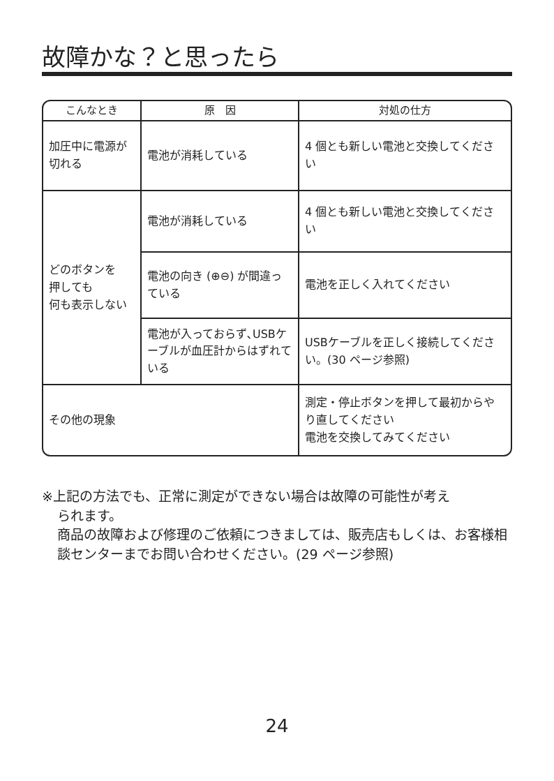故障かな？と思ったら
| こんなとき | 原 因 | 対処の仕方 |
| --- | --- | --- |
| 加圧中に電源が切れる | 電池が消耗している | 4 個とも新しい電池と交換してください |
| どのボタンを 押しても 何も表示しない | 電池が消耗している | 4 個とも新しい電池と交換してください |
| | 電池の向き (⊕⊖) が間違っている | 電池を正しく入れてください |
| | 電池が入っておらず､USBケーブルが血圧計からはずれている | USBケーブルを正しく接続してください。(30 ページ参照) |
| その他の現象 | | 測定・停止ボタンを押して最初からやり直してください 電池を交換してみてください |
※上記の方法でも、正常に測定ができない場合は故障の可能性が考え
られます。
商品の故障および修理のご依頼につきましては、販売店もしくは、お客様相談センターまでお問い合わせください。(29 ページ参照)
24